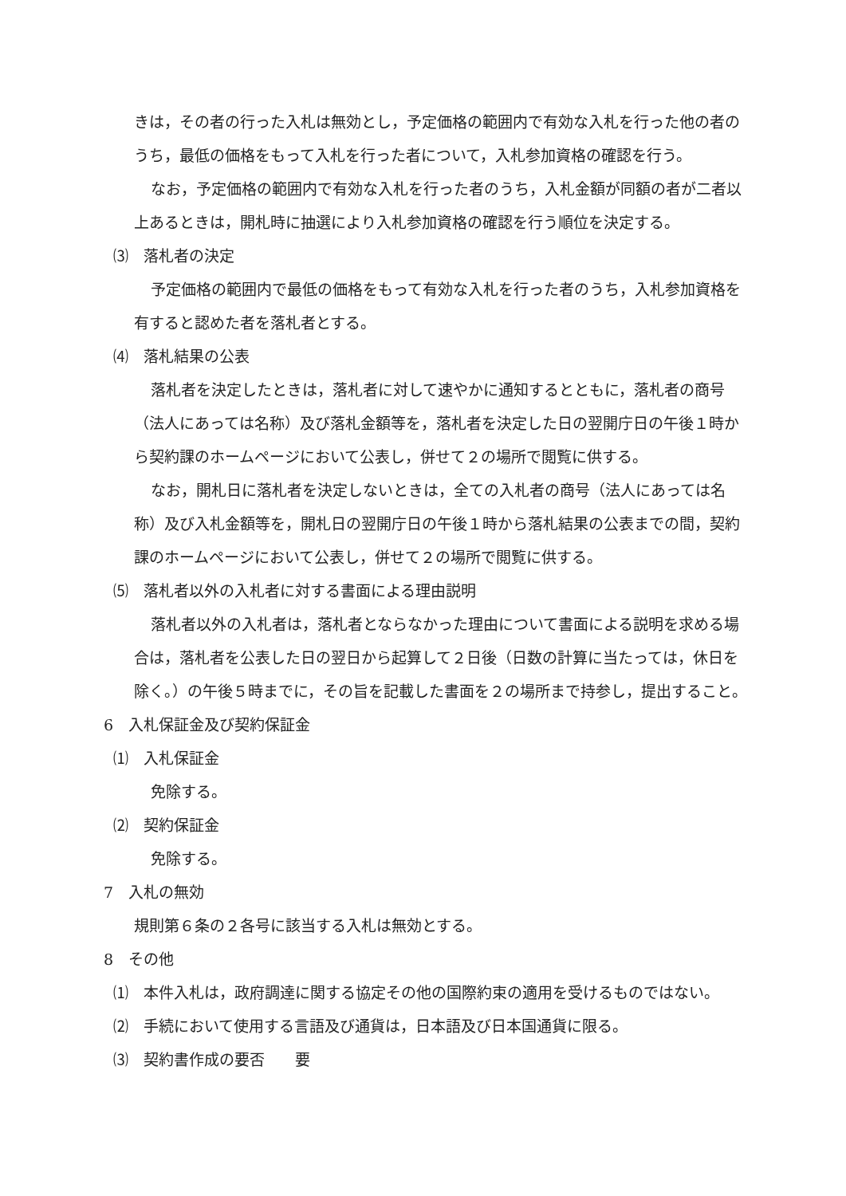きは，その者の行った入札は無効とし，予定価格の範囲内で有効な入札を行った他の者のうち，最低の価格をもって入札を行った者について，入札参加資格の確認を行う。
なお，予定価格の範囲内で有効な入札を行った者のうち，入札金額が同額の者が二者以上あるときは，開札時に抽選により入札参加資格の確認を行う順位を決定する。
⑶　落札者の決定
予定価格の範囲内で最低の価格をもって有効な入札を行った者のうち，入札参加資格を有すると認めた者を落札者とする。
⑷　落札結果の公表
落札者を決定したときは，落札者に対して速やかに通知するとともに，落札者の商号（法人にあっては名称）及び落札金額等を，落札者を決定した日の翌開庁日の午後１時から契約課のホームページにおいて公表し，併せて２の場所で閲覧に供する。
なお，開札日に落札者を決定しないときは，全ての入札者の商号（法人にあっては名称）及び入札金額等を，開札日の翌開庁日の午後１時から落札結果の公表までの間，契約課のホームページにおいて公表し，併せて２の場所で閲覧に供する。
⑸　落札者以外の入札者に対する書面による理由説明
落札者以外の入札者は，落札者とならなかった理由について書面による説明を求める場合は，落札者を公表した日の翌日から起算して２日後（日数の計算に当たっては，休日を除く。）の午後５時までに，その旨を記載した書面を２の場所まで持参し，提出すること。
6　入札保証金及び契約保証金
⑴　入札保証金
免除する。
⑵　契約保証金
免除する。
7　入札の無効
規則第６条の２各号に該当する入札は無効とする。
8　その他
⑴　本件入札は，政府調達に関する協定その他の国際約束の適用を受けるものではない。
⑵　手続において使用する言語及び通貨は，日本語及び日本国通貨に限る。
⑶　契約書作成の要否　　要